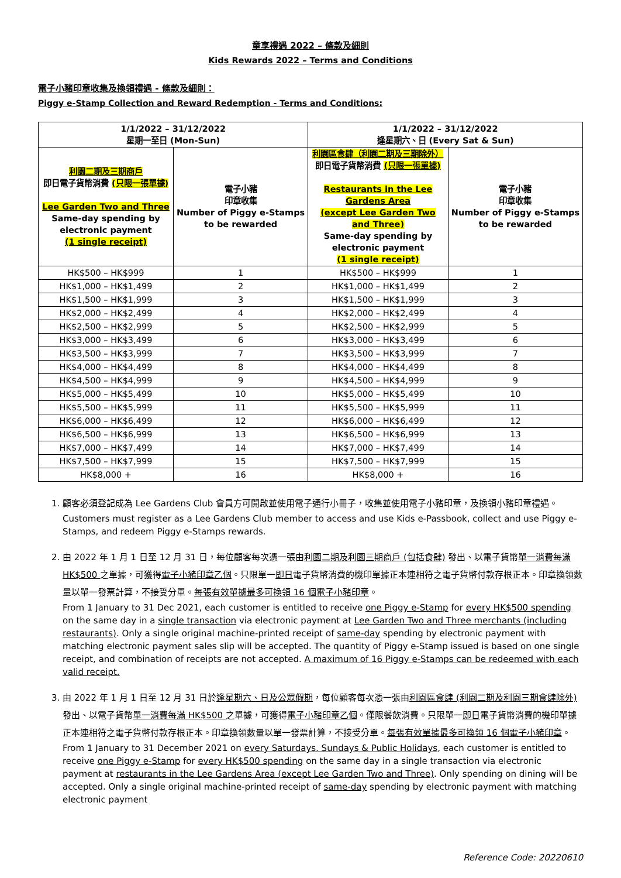童享禮遇 2022 – 條款及細則
Kids Rewards 2022 – Terms and Conditions
電子小豬印章收集及換領禮遇 - 條款及細則：
Piggy e-Stamp Collection and Reward Redemption - Terms and Conditions:
| 1/1/2022 – 31/12/2022 星期一至日 (Mon-Sun) | | 1/1/2022 – 31/12/2022 逢星期六、日 (Every Sat & Sun) | |
| --- | --- | --- | --- |
| 利園二期及三期商戶 即日電子貨幣消費 (只限一張單據) Lee Garden Two and Three Same-day spending by electronic payment (1 single receipt) | 電子小豬 印章收集 Number of Piggy e-Stamps to be rewarded | 利園區食肆（利園二期及三期除外） 即日電子貨幣消費 (只限一張單據) Restaurants in the Lee Gardens Area (except Lee Garden Two and Three) Same-day spending by electronic payment (1 single receipt) | 電子小豬 印章收集 Number of Piggy e-Stamps to be rewarded |
| HK$500 – HK$999 | 1 | HK$500 – HK$999 | 1 |
| HK$1,000 – HK$1,499 | 2 | HK$1,000 – HK$1,499 | 2 |
| HK$1,500 – HK$1,999 | 3 | HK$1,500 – HK$1,999 | 3 |
| HK$2,000 – HK$2,499 | 4 | HK$2,000 – HK$2,499 | 4 |
| HK$2,500 – HK$2,999 | 5 | HK$2,500 – HK$2,999 | 5 |
| HK$3,000 – HK$3,499 | 6 | HK$3,000 – HK$3,499 | 6 |
| HK$3,500 – HK$3,999 | 7 | HK$3,500 – HK$3,999 | 7 |
| HK$4,000 – HK$4,499 | 8 | HK$4,000 – HK$4,499 | 8 |
| HK$4,500 – HK$4,999 | 9 | HK$4,500 – HK$4,999 | 9 |
| HK$5,000 – HK$5,499 | 10 | HK$5,000 – HK$5,499 | 10 |
| HK$5,500 – HK$5,999 | 11 | HK$5,500 – HK$5,999 | 11 |
| HK$6,000 – HK$6,499 | 12 | HK$6,000 – HK$6,499 | 12 |
| HK$6,500 – HK$6,999 | 13 | HK$6,500 – HK$6,999 | 13 |
| HK$7,000 – HK$7,499 | 14 | HK$7,000 – HK$7,499 | 14 |
| HK$7,500 – HK$7,999 | 15 | HK$7,500 – HK$7,999 | 15 |
| HK$8,000 + | 16 | HK$8,000 + | 16 |
1. 顧客必須登記成為 Lee Gardens Club 會員方可開啟並使用電子通行小冊子，收集並使用電子小豬印章，及換領小豬印章禮遇。
Customers must register as a Lee Gardens Club member to access and use Kids e-Passbook, collect and use Piggy e-Stamps, and redeem Piggy e-Stamps rewards.
2. 由 2022 年 1 月 1 日至 12 月 31 日，每位顧客每次憑一張由利園二期及利園三期商戶 (包括食肆) 發出、以電子貨幣單一消費每滿 HK$500 之單據，可獲得電子小豬印章乙個。只限單一即日電子貨幣消費的機印單據正本連相符之電子貨幣付款存根正本。印章換領數量以單一發票計算，不接受分單。每張有效單據最多可換領 16 個電子小豬印章。
From 1 January to 31 Dec 2021, each customer is entitled to receive one Piggy e-Stamp for every HK$500 spending on the same day in a single transaction via electronic payment at Lee Garden Two and Three merchants (including restaurants). Only a single original machine-printed receipt of same-day spending by electronic payment with matching electronic payment sales slip will be accepted. The quantity of Piggy e-Stamp issued is based on one single receipt, and combination of receipts are not accepted. A maximum of 16 Piggy e-Stamps can be redeemed with each valid receipt.
3. 由 2022 年 1 月 1 日至 12 月 31 日於逢星期六、日及公眾假期，每位顧客每次憑一張由利園區食肆 (利園二期及利園三期食肆除外) 發出、以電子貨幣單一消費每滿 HK$500 之單據，可獲得電子小豬印章乙個。僅限餐飲消費。只限單一即日電子貨幣消費的機印單據正本連相符之電子貨幣付款存根正本。印章換領數量以單一發票計算，不接受分單。每張有效單據最多可換領 16 個電子小豬印章。
From 1 January to 31 December 2021 on every Saturdays, Sundays & Public Holidays, each customer is entitled to receive one Piggy e-Stamp for every HK$500 spending on the same day in a single transaction via electronic payment at restaurants in the Lee Gardens Area (except Lee Garden Two and Three). Only spending on dining will be accepted. Only a single original machine-printed receipt of same-day spending by electronic payment with matching electronic payment
Reference Code: 20220610